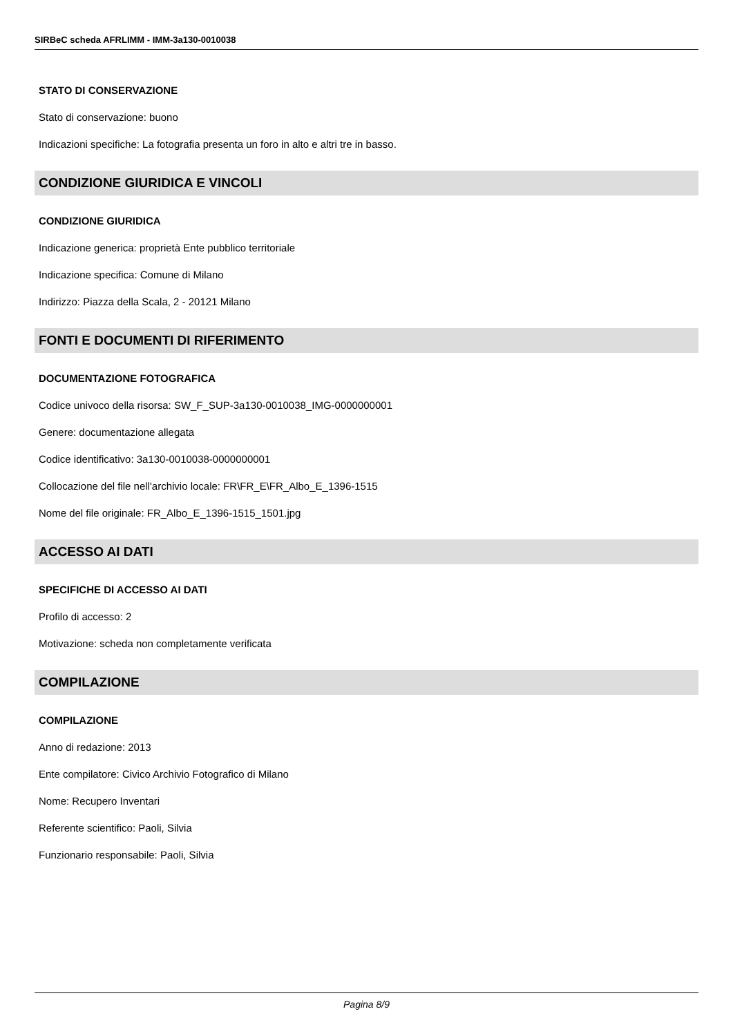SIRBeC scheda AFRLIMM - IMM-3a130-0010038
STATO DI CONSERVAZIONE
Stato di conservazione: buono
Indicazioni specifiche: La fotografia presenta un foro in alto e altri tre in basso.
CONDIZIONE GIURIDICA E VINCOLI
CONDIZIONE GIURIDICA
Indicazione generica: proprietà Ente pubblico territoriale
Indicazione specifica: Comune di Milano
Indirizzo: Piazza della Scala, 2 - 20121 Milano
FONTI E DOCUMENTI DI RIFERIMENTO
DOCUMENTAZIONE FOTOGRAFICA
Codice univoco della risorsa: SW_F_SUP-3a130-0010038_IMG-0000000001
Genere: documentazione allegata
Codice identificativo: 3a130-0010038-0000000001
Collocazione del file nell'archivio locale: FR\FR_E\FR_Albo_E_1396-1515
Nome del file originale: FR_Albo_E_1396-1515_1501.jpg
ACCESSO AI DATI
SPECIFICHE DI ACCESSO AI DATI
Profilo di accesso: 2
Motivazione: scheda non completamente verificata
COMPILAZIONE
COMPILAZIONE
Anno di redazione: 2013
Ente compilatore: Civico Archivio Fotografico di Milano
Nome: Recupero Inventari
Referente scientifico: Paoli, Silvia
Funzionario responsabile: Paoli, Silvia
Pagina 8/9